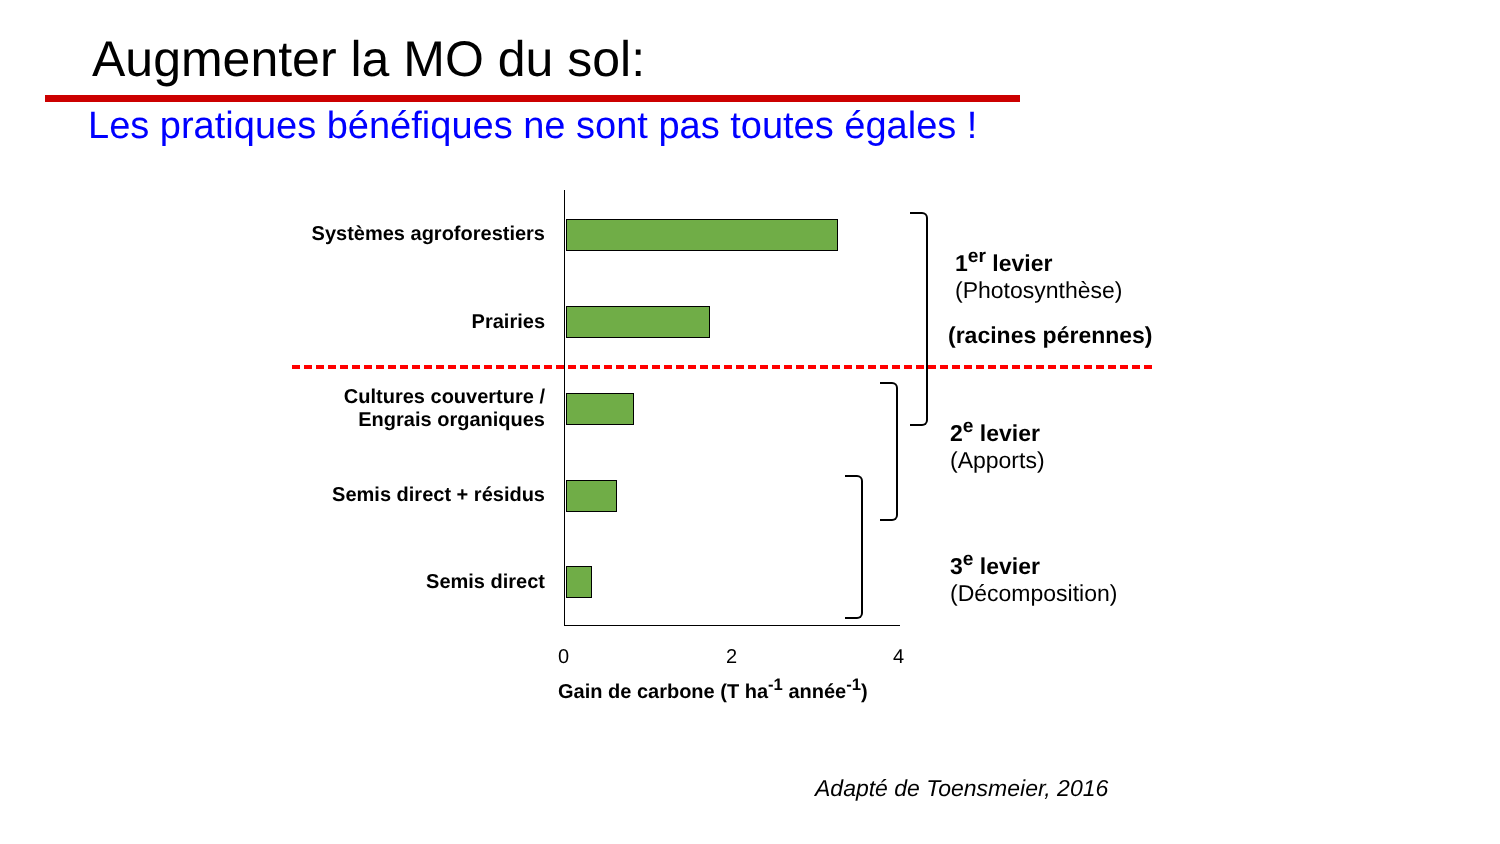Augmenter la MO du sol:
Les pratiques bénéfiques ne sont pas toutes égales !
Systèmes agroforestiers
Prairies
Cultures couverture /
Engrais organiques
Semis direct + résidus
Semis direct
0 2 4
Gain de carbone (T ha<sup>-1</sup> année<sup>-1</sup>)
1<sup>er</sup> levier
(Photosynthèse)
(racines pérennes)
2<sup>e</sup> levier
(Apports)
3<sup>e</sup> levier
(Décomposition)
Adapté de Toensmeier, 2016